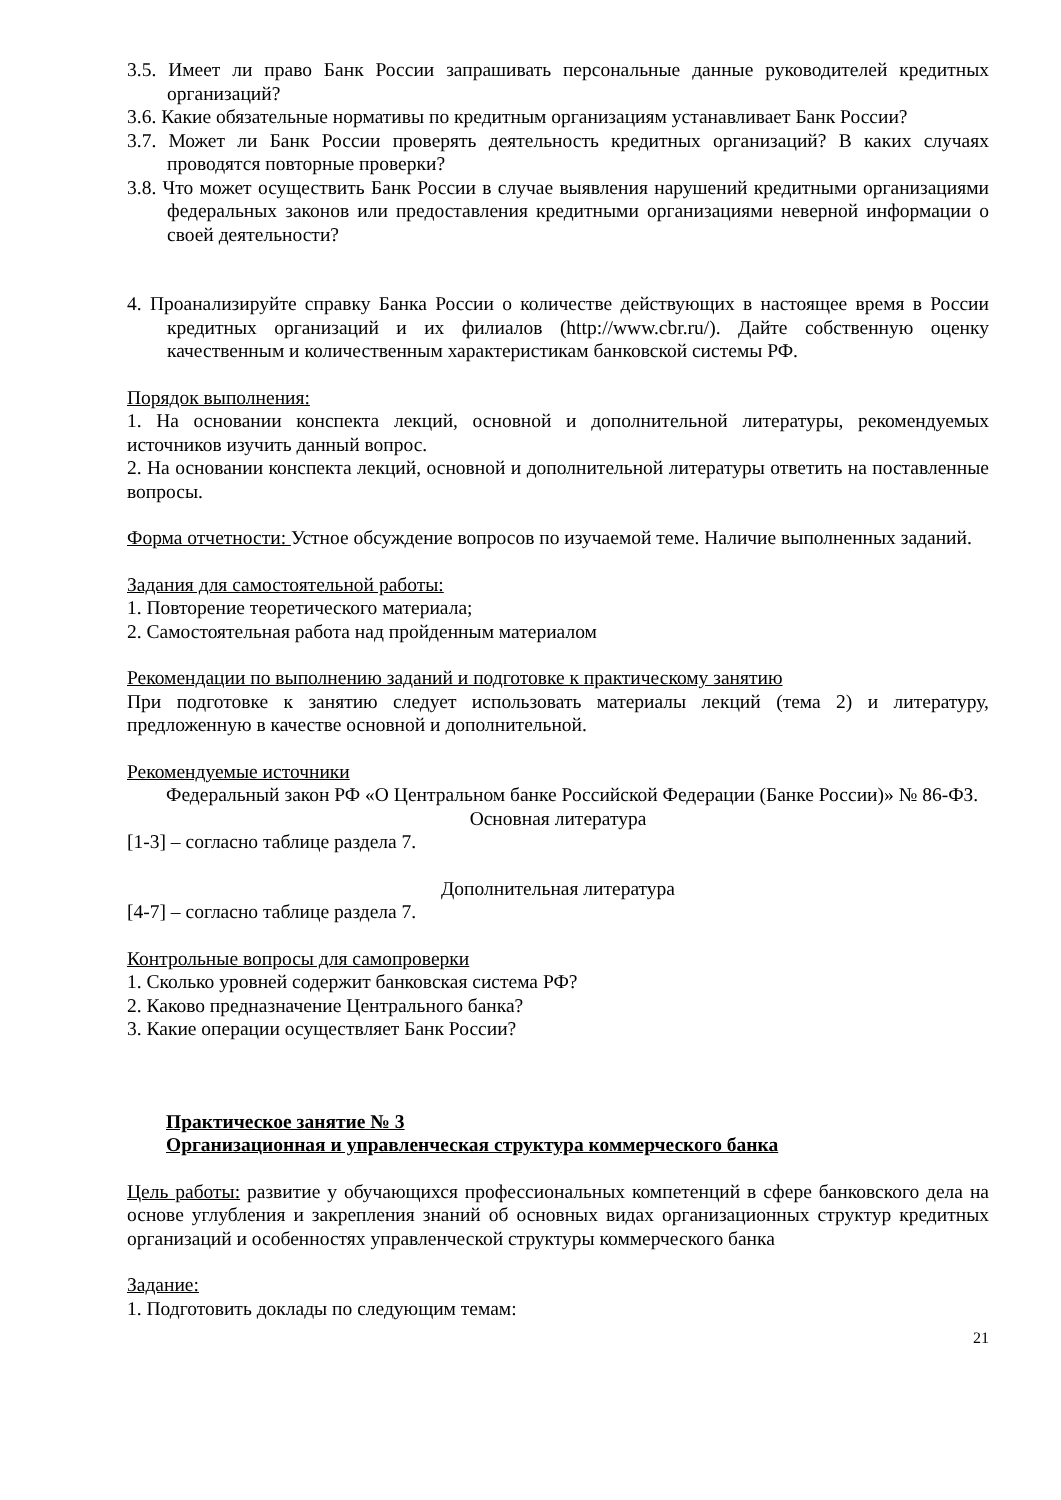3.5. Имеет ли право Банк России запрашивать персональные данные руководителей кредитных организаций?
3.6. Какие обязательные нормативы по кредитным организациям устанавливает Банк России?
3.7. Может ли Банк России проверять деятельность кредитных организаций? В каких случаях проводятся повторные проверки?
3.8. Что может осуществить Банк России в случае выявления нарушений кредитными организациями федеральных законов или предоставления кредитными организациями неверной информации о своей деятельности?
4. Проанализируйте справку Банка России о количестве действующих в настоящее время в России кредитных организаций и их филиалов (http://www.cbr.ru/). Дайте собственную оценку качественным и количественным характеристикам банковской системы РФ.
Порядок выполнения:
1. На основании конспекта лекций, основной и дополнительной литературы, рекомендуемых источников изучить данный вопрос.
2. На основании конспекта лекций, основной и дополнительной литературы ответить на поставленные вопросы.
Форма отчетности: Устное обсуждение вопросов по изучаемой теме. Наличие выполненных заданий.
Задания для самостоятельной работы:
1. Повторение теоретического материала;
2. Самостоятельная работа над пройденным материалом
Рекомендации по выполнению заданий и подготовке к практическому занятию
При подготовке к занятию следует использовать материалы лекций (тема 2) и литературу, предложенную в качестве основной и дополнительной.
Рекомендуемые источники
Федеральный закон РФ «О Центральном банке Российской Федерации (Банке России)» № 86-ФЗ.
Основная литература
[1-3] – согласно таблице раздела 7.
Дополнительная литература
[4-7] – согласно таблице раздела 7.
Контрольные вопросы для самопроверки
1. Сколько уровней содержит банковская система РФ?
2. Каково предназначение Центрального банка?
3. Какие операции осуществляет Банк России?
Практическое занятие № 3
Организационная и управленческая структура коммерческого банка
Цель работы: развитие у обучающихся профессиональных компетенций в сфере банковского дела на основе углубления и закрепления знаний об основных видах организационных структур кредитных организаций и особенностях управленческой структуры коммерческого банка
Задание:
1. Подготовить доклады по следующим темам:
21